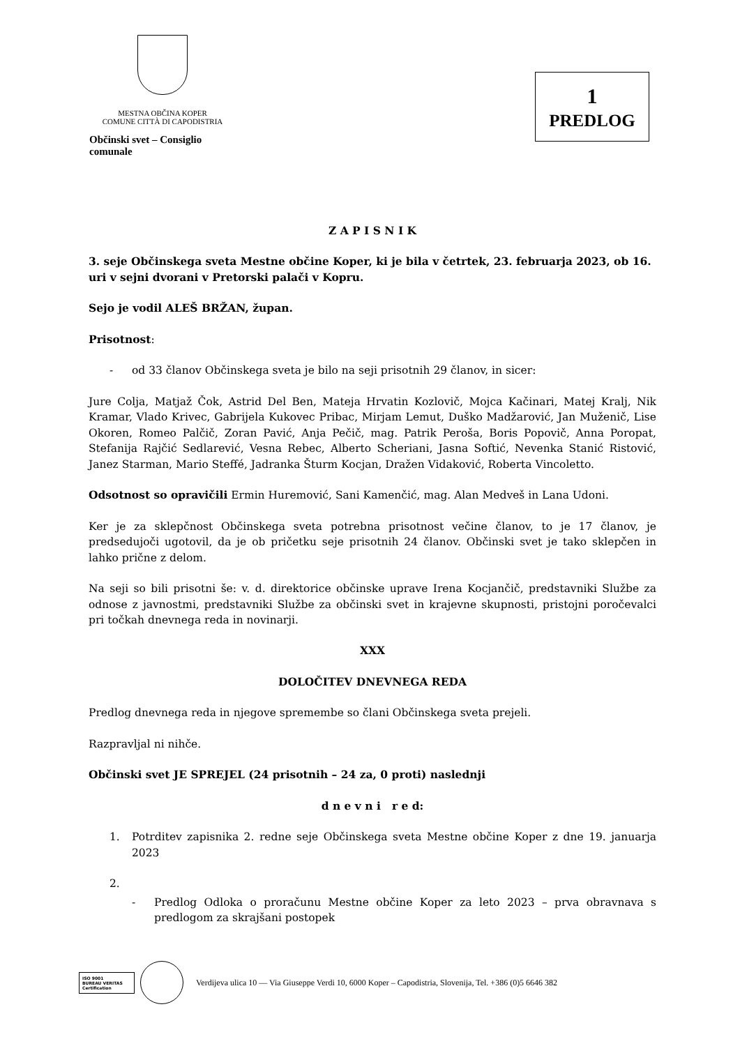MESTNA OBČINA KOPER
COMUNE CITTÀ DI CAPODISTRIA
Občinski svet – Consiglio comunale
1
PREDLOG
Z A P I S N I K
3. seje Občinskega sveta Mestne občine Koper, ki je bila v četrtek, 23. februarja 2023, ob 16. uri v sejni dvorani v Pretorski palači v Kopru.
Sejo je vodil ALEŠ BRŽAN, župan.
Prisotnost:
- od 33 članov Občinskega sveta je bilo na seji prisotnih 29 članov, in sicer:
Jure Colja, Matjaž Čok, Astrid Del Ben, Mateja Hrvatin Kozlovič, Mojca Kačinari, Matej Kralj, Nik Kramar, Vlado Krivec, Gabrijela Kukovec Pribac, Mirjam Lemut, Duško Madžarović, Jan Muženič, Lise Okoren, Romeo Palčič, Zoran Pavić, Anja Pečič, mag. Patrik Peroša, Boris Popovič, Anna Poropat, Stefanija Rajčić Sedlarević, Vesna Rebec, Alberto Scheriani, Jasna Softić, Nevenka Stanić Ristović, Janez Starman, Mario Steffé, Jadranka Šturm Kocjan, Dražen Vidaković, Roberta Vincoletto.
Odsotnost so opravičili Ermin Huremović, Sani Kamenčić, mag. Alan Medveš in Lana Udoni.
Ker je za sklepčnost Občinskega sveta potrebna prisotnost večine članov, to je 17 članov, je predsedujoči ugotovil, da je ob pričetku seje prisotnih 24 članov. Občinski svet je tako sklepčen in lahko prične z delom.
Na seji so bili prisotni še: v. d. direktorice občinske uprave Irena Kocjančič, predstavniki Službe za odnose z javnostmi, predstavniki Službe za občinski svet in krajevne skupnosti, pristojni poročevalci pri točkah dnevnega reda in novinarji.
XXX
DOLOČITEV DNEVNEGA REDA
Predlog dnevnega reda in njegove spremembe so člani Občinskega sveta prejeli.
Razpravljal ni nihče.
Občinski svet JE SPREJEL (24 prisotnih – 24 za, 0 proti) naslednji
d n e v n i r e d:
1. Potrditev zapisnika 2. redne seje Občinskega sveta Mestne občine Koper z dne 19. januarja 2023
2.
- Predlog Odloka o proračunu Mestne občine Koper za leto 2023 – prva obravnava s predlogom za skrajšani postopek
ISO 9001
BUREAU VERITAS
Certification
Verdijeva ulica 10 — Via Giuseppe Verdi 10, 6000 Koper – Capodistria, Slovenija, Tel. +386 (0)5 6646 382